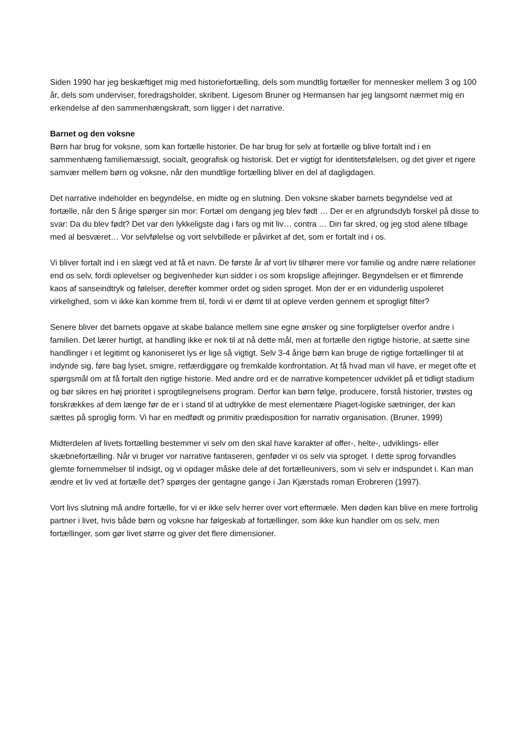Siden 1990 har jeg beskæftiget mig med historiefortælling, dels som mundtlig fortæller for mennesker mellem 3 og 100 år, dels som underviser, foredragsholder, skribent. Ligesom Bruner og Hermansen har jeg langsomt nærmet mig en erkendelse af den sammenhængskraft, som ligger i det narrative.
Barnet og den voksne
Børn har brug for voksne, som kan fortælle historier. De har brug for selv at fortælle og blive fortalt ind i en sammenhæng familiemæssigt, socialt, geografisk og historisk. Det er vigtigt for identitetsfølelsen, og det giver et rigere samvær mellem børn og voksne, når den mundtlige fortælling bliver en del af dagligdagen.
Det narrative indeholder en begyndelse, en midte og en slutning. Den voksne skaber barnets begyndelse ved at fortælle, når den 5 årige spørger sin mor: Fortæl om dengang jeg blev født … Der er en afgrundsdyb forskel på disse to svar: Da du blev født? Det var den lykkeligste dag i fars og mit liv… contra … Din far skred, og jeg stod alene tilbage med al besværet… Vor selvfølelse og vort selvbillede er påvirket af det, som er fortalt ind i os.
Vi bliver fortalt ind i en slægt ved at få et navn. De første år af vort liv tilhører mere vor familie og andre nære relationer end os selv, fordi oplevelser og begivenheder kun sidder i os som kropslige aflejringer. Begyndelsen er et flimrende kaos af sanseindtryk og følelser, derefter kommer ordet og siden sproget. Mon der er en vidunderlig uspoleret virkelighed, som vi ikke kan komme frem til, fordi vi er dømt til at opleve verden gennem et sprogligt filter?
Senere bliver det barnets opgave at skabe balance mellem sine egne ønsker og sine forpligtelser overfor andre i familien. Det lærer hurtigt, at handling ikke er nok til at nå dette mål, men at fortælle den rigtige historie, at sætte sine handlinger i et legitimt og kanoniseret lys er lige så vigtigt. Selv 3-4 årige børn kan bruge de rigtige fortællinger til at indynde sig, føre bag lyset, smigre, retfærdiggøre og fremkalde konfrontation. At få hvad man vil have, er meget ofte et spørgsmål om at få fortalt den rigtige historie. Med andre ord er de narrative kompetencer udviklet på et tidligt stadium og bør sikres en høj prioritet i sprogtilegnelsens program. Derfor kan børn følge, producere, forstå historier, trøstes og forskrækkes af dem længe før de er i stand til at udtrykke de mest elementære Piaget-logiske sætninger, der kan sættes på sproglig form. Vi har en medfødt og primitiv prædisposition for narrativ organisation. (Bruner, 1999)
Midterdelen af livets fortælling bestemmer vi selv om den skal have karakter af offer-, helte-, udviklings- eller skæbnefortælling. Når vi bruger vor narrative fantaseren, genføder vi os selv via sproget. I dette sprog forvandles glemte fornemmelser til indsigt, og vi opdager måske dele af det fortælleunivers, som vi selv er indspundet i. Kan man ændre et liv ved at fortælle det? spørges der gentagne gange i Jan Kjærstads roman Erobreren (1997).
Vort livs slutning må andre fortælle, for vi er ikke selv herrer over vort eftermæle. Men døden kan blive en mere fortrolig partner i livet, hvis både børn og voksne har følgeskab af fortællinger, som ikke kun handler om os selv, men fortællinger, som gør livet større og giver det flere dimensioner.